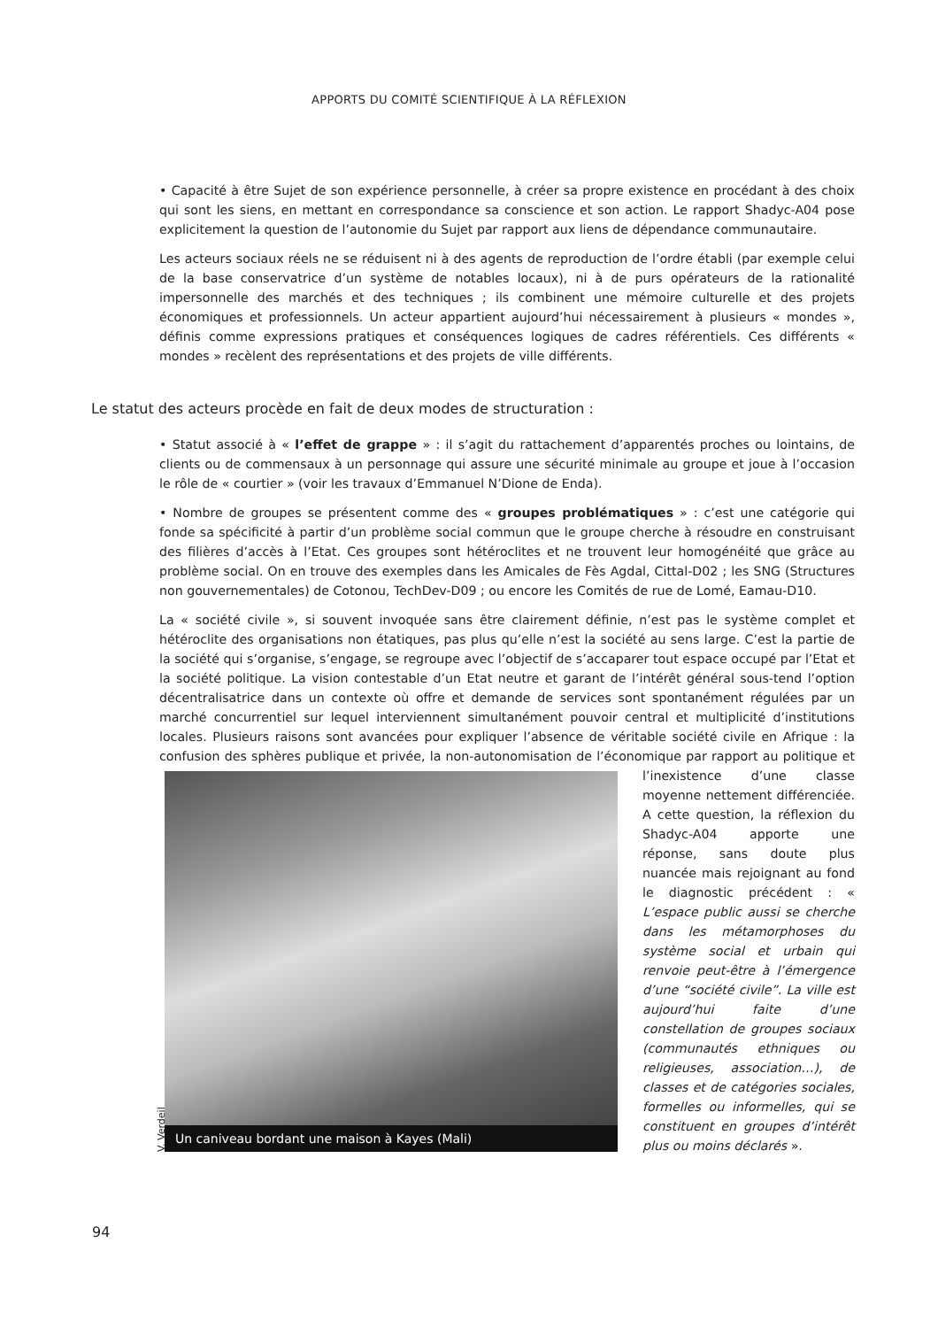APPORTS DU COMITÉ SCIENTIFIQUE À LA RÉFLEXION
• Capacité à être Sujet de son expérience personnelle, à créer sa propre existence en procédant à des choix qui sont les siens, en mettant en correspondance sa conscience et son action. Le rapport Shadyc-A04 pose explicitement la question de l’autonomie du Sujet par rapport aux liens de dépendance communautaire.
Les acteurs sociaux réels ne se réduisent ni à des agents de reproduction de l’ordre établi (par exemple celui de la base conservatrice d’un système de notables locaux), ni à de purs opérateurs de la rationalité impersonnelle des marchés et des techniques ; ils combinent une mémoire culturelle et des projets économiques et professionnels. Un acteur appartient aujourd’hui nécessairement à plusieurs « mondes », définis comme expressions pratiques et conséquences logiques de cadres référentiels. Ces différents « mondes » recèlent des représentations et des projets de ville différents.
Le statut des acteurs procède en fait de deux modes de structuration :
• Statut associé à « l’effet de grappe » : il s’agit du rattachement d’apparentés proches ou lointains, de clients ou de commensaux à un personnage qui assure une sécurité minimale au groupe et joue à l’occasion le rôle de « courtier » (voir les travaux d’Emmanuel N’Dione de Enda).
• Nombre de groupes se présentent comme des « groupes problématiques » : c’est une catégorie qui fonde sa spécificité à partir d’un problème social commun que le groupe cherche à résoudre en construisant des filières d’accès à l’Etat. Ces groupes sont hétéroclites et ne trouvent leur homogénéité que grâce au problème social. On en trouve des exemples dans les Amicales de Fès Agdal, Cittal-D02 ; les SNG (Structures non gouvernementales) de Cotonou, TechDev-D09 ; ou encore les Comités de rue de Lomé, Eamau-D10.
La « société civile », si souvent invoquée sans être clairement définie, n’est pas le système complet et hétéroclite des organisations non étatiques, pas plus qu’elle n’est la société au sens large. C’est la partie de la société qui s’organise, s’engage, se regroupe avec l’objectif de s’accaparer tout espace occupé par l’Etat et la société politique. La vision contestable d’un Etat neutre et garant de l’intérêt général sous-tend l’option décentralisatrice dans un contexte où offre et demande de services sont spontanément régulées par un marché concurrentiel sur lequel interviennent simultanément pouvoir central et multiplicité d’institutions locales. Plusieurs raisons sont avancées pour expliquer l’absence de véritable société civile en Afrique : la confusion des sphères publique et privée, la non-autonomisation de l’économique par rapport au politique et l’inexistence
V. Verdeil Un caniveau bordant une maison à Kayes (Mali)
d’une classe moyenne nettement différenciée. A cette question, la réflexion du Shadyc-A04 apporte une réponse, sans doute plus nuancée mais rejoignant au fond le diagnostic précédent : « L’espace public aussi se cherche dans les métamorphoses du système social et urbain qui renvoie peut-être à l’émergence d’une “société civile”. La ville est aujourd’hui faite d’une constellation de groupes sociaux (communautés ethniques ou religieuses, association…), de classes et de catégories sociales, formelles ou informelles, qui se constituent en groupes d’intérêt plus ou moins déclarés ».
94